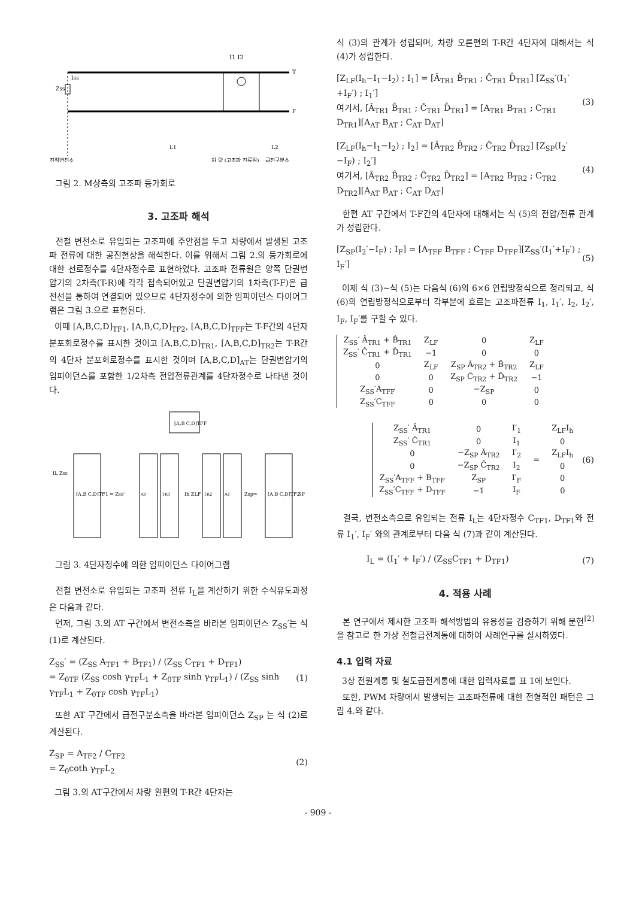I1 I2
Zss
Iss
T
F
L1
L2
전철변전소
차 량 (고조파 전류원)
급전구분소
그림 2. M상측의 고조파 등가회로
3. 고조파 해석
전철 변전소로 유입되는 고조파에 주안점을 두고 차량에서 발생된 고조파 전류에 대한 공진현상을 해석한다. 이를 위해서 그림 2.의 등가회로에 대한 선로정수를 4단자정수로 표현하였다. 고조파 전류원은 양쪽 단권변압기의 2차측(T-R)에 각각 접속되어있고 단권변압기의 1차측(T-F)은 급전선을 통하여 연결되어 있으므로 4단자정수에 의한 임피이던스 다이어그램은 그림 3.으로 표현된다.
이때 [A,B,C,D]<sub>TF1</sub>, [A,B,C,D]<sub>TF2</sub>, [A,B,C,D]<sub>TFF</sub>는 T-F간의 4단자 분포회로정수를 표시한 것이고 [A,B,C,D]<sub>TR1</sub>, [A,B,C,D]<sub>TR2</sub>는 T-R간의 4단자 분포회로정수를 표시한 것이며 [A,B,C,D]<sub>AT</sub>는 단권변압기의 임피이던스를 포함한 1/2차측 전압전류관계를 4단자정수로 나타낸 것이다.
[A,B C,D]TFF
[A,B C,D]TF1
AT
TR1
TR2
AT
[A,B C,D]TF2
⇐ Zss'
Zsp⇒
SP
Ih ZLF
IL Zss
그림 3. 4단자정수에 의한 임피이던스 다이어그램
전철 변전소로 유입되는 고조파 전류 I<sub>L</sub>을 계산하기 위한 수식유도과정은 다음과 같다.
먼저, 그림 3.의 AT 구간에서 변전소측을 바라본 임피이던스 Z<sub>SS</sub>′는 식 (1)로 계산된다.
Z<sub>SS</sub>′ = (Z<sub>SS</sub> A<sub>TF1</sub> + B<sub>TF1</sub>) / (Z<sub>SS</sub> C<sub>TF1</sub> + D<sub>TF1</sub>)
= Z<sub>0TF</sub> (Z<sub>SS</sub> cosh γ<sub>TF</sub>L<sub>1</sub> + Z<sub>0TF</sub> sinh γ<sub>TF</sub>L<sub>1</sub>) / (Z<sub>SS</sub> sinh γ<sub>TF</sub>L<sub>1</sub> + Z<sub>0TF</sub> cosh γ<sub>TF</sub>L<sub>1</sub>)
(1)
또한 AT 구간에서 급전구분소측을 바라본 임피이던스 Z<sub>SP</sub> 는 식 (2)로 계산된다.
Z<sub>SP</sub> = A<sub>TF2</sub> / C<sub>TF2</sub>
= Z<sub>0</sub>coth γ<sub>TF</sub>L<sub>2</sub>
(2)
그림 3.의 AT구간에서 차량 왼편의 T-R간 4단자는
식 (3)의 관계가 성립되며, 차량 오른편의 T-R간 4단자에 대해서는 식 (4)가 성립한다.
[Z<sub>LF</sub>(I<sub>h</sub>−I<sub>1</sub>−I<sub>2</sub>) ; I<sub>1</sub>] = [Â<sub>TR1</sub> B̂<sub>TR1</sub> ; Ĉ<sub>TR1</sub> D̂<sub>TR1</sub>] [Z<sub>SS</sub>′(I<sub>1</sub>′+I<sub>F</sub>′) ; I<sub>1</sub>′]
여기서, [Â<sub>TR1</sub> B̂<sub>TR1</sub> ; Ĉ<sub>TR1</sub> D̂<sub>TR1</sub>] = [A<sub>TR1</sub> B<sub>TR1</sub> ; C<sub>TR1</sub> D<sub>TR1</sub>][A<sub>AT</sub> B<sub>AT</sub> ; C<sub>AT</sub> D<sub>AT</sub>]
(3)
[Z<sub>LF</sub>(I<sub>h</sub>−I<sub>1</sub>−I<sub>2</sub>) ; I<sub>2</sub>] = [Â<sub>TR2</sub> B̂<sub>TR2</sub> ; Ĉ<sub>TR2</sub> D̂<sub>TR2</sub>] [Z<sub>SP</sub>(I<sub>2</sub>′−I<sub>F</sub>) ; I<sub>2</sub>′]
여기서, [Â<sub>TR2</sub> B̂<sub>TR2</sub> ; Ĉ<sub>TR2</sub> D̂<sub>TR2</sub>] = [A<sub>TR2</sub> B<sub>TR2</sub> ; C<sub>TR2</sub> D<sub>TR2</sub>][A<sub>AT</sub> B<sub>AT</sub> ; C<sub>AT</sub> D<sub>AT</sub>]
(4)
한편 AT 구간에서 T-F간의 4단자에 대해서는 식 (5)의 전압/전류 관계가 성립한다.
[Z<sub>SP</sub>(I<sub>2</sub>′−I<sub>F</sub>) ; I<sub>F</sub>] = [A<sub>TFF</sub> B<sub>TFF</sub> ; C<sub>TFF</sub> D<sub>TFF</sub>][Z<sub>SS</sub>′(I<sub>1</sub>′+I<sub>F</sub>′) ; I<sub>F</sub>′]
(5)
이제 식 (3)~식 (5)는 다음식 (6)의 6×6 연립방정식으로 정리되고, 식 (6)의 연립방정식으로부터 각부분에 흐르는 고조파전류 I<sub>1</sub>, I<sub>1</sub>′, I<sub>2</sub>, I<sub>2</sub>′, I<sub>F</sub>, I<sub>F</sub>′를 구할 수 있다.
| Z<sub>SS</sub>′ Â<sub>TR1</sub> + B̂<sub>TR1</sub> | Z<sub>LF</sub> | 0 | Z<sub>LF</sub> |
| Z<sub>SS</sub>′ Ĉ<sub>TR1</sub> + D̂<sub>TR1</sub> | −1 | 0 | 0 |
| 0 | Z<sub>LF</sub> | Z<sub>SP</sub> Â<sub>TR2</sub> + B̂<sub>TR2</sub> | Z<sub>LF</sub> |
| 0 | 0 | Z<sub>SP</sub> Ĉ<sub>TR2</sub> + D̂<sub>TR2</sub> | −1 |
| Z<sub>SS</sub>′A<sub>TFF</sub> | 0 | −Z<sub>SP</sub> | 0 |
| Z<sub>SS</sub>′C<sub>TFF</sub> | 0 | 0 | 0 |
| Z<sub>SS</sub>′ Â<sub>TR1</sub> | 0 | I′<sub>1</sub> | = | Z<sub>LF</sub>I<sub>h</sub> |
| Z<sub>SS</sub>′ Ĉ<sub>TR1</sub> | 0 | I<sub>1</sub> | | 0 |
| 0 | −Z<sub>SP</sub> Â<sub>TR2</sub> | I′<sub>2</sub> | | Z<sub>LF</sub>I<sub>h</sub> |
| 0 | −Z<sub>SP</sub> Ĉ<sub>TR2</sub> | I<sub>2</sub> | | 0 |
| Z<sub>SS</sub>′A<sub>TFF</sub> + B<sub>TFF</sub> | Z<sub>SP</sub> | I′<sub>F</sub> | | 0 |
| Z<sub>SS</sub>′C<sub>TFF</sub> + D<sub>TFF</sub> | −1 | I<sub>F</sub> | | 0 |
(6)
결국, 변전소측으로 유입되는 전류 I<sub>L</sub>는 4단자정수 C<sub>TF1</sub>, D<sub>TF1</sub>와 전류 I<sub>1</sub>′, I<sub>F</sub>′ 와의 관계로부터 다음 식 (7)과 같이 계산된다.
I<sub>L</sub> = (I<sub>1</sub>′ + I<sub>F</sub>′) / (Z<sub>SS</sub>C<sub>TF1</sub> + D<sub>TF1</sub>)
(7)
4. 적용 사례
본 연구에서 제시한 고조파 해석방법의 유용성을 검증하기 위해 문헌<sup>[2]</sup>을 참고로 한 가상 전철급전계통에 대하여 사례연구를 실시하였다.
4.1 입력 자료
3상 전원계통 및 철도급전계통에 대한 입력자료를 표 1에 보인다.
또한, PWM 차량에서 발생되는 고조파전류에 대한 전형적인 패턴은 그림 4.와 같다.
- 909 -